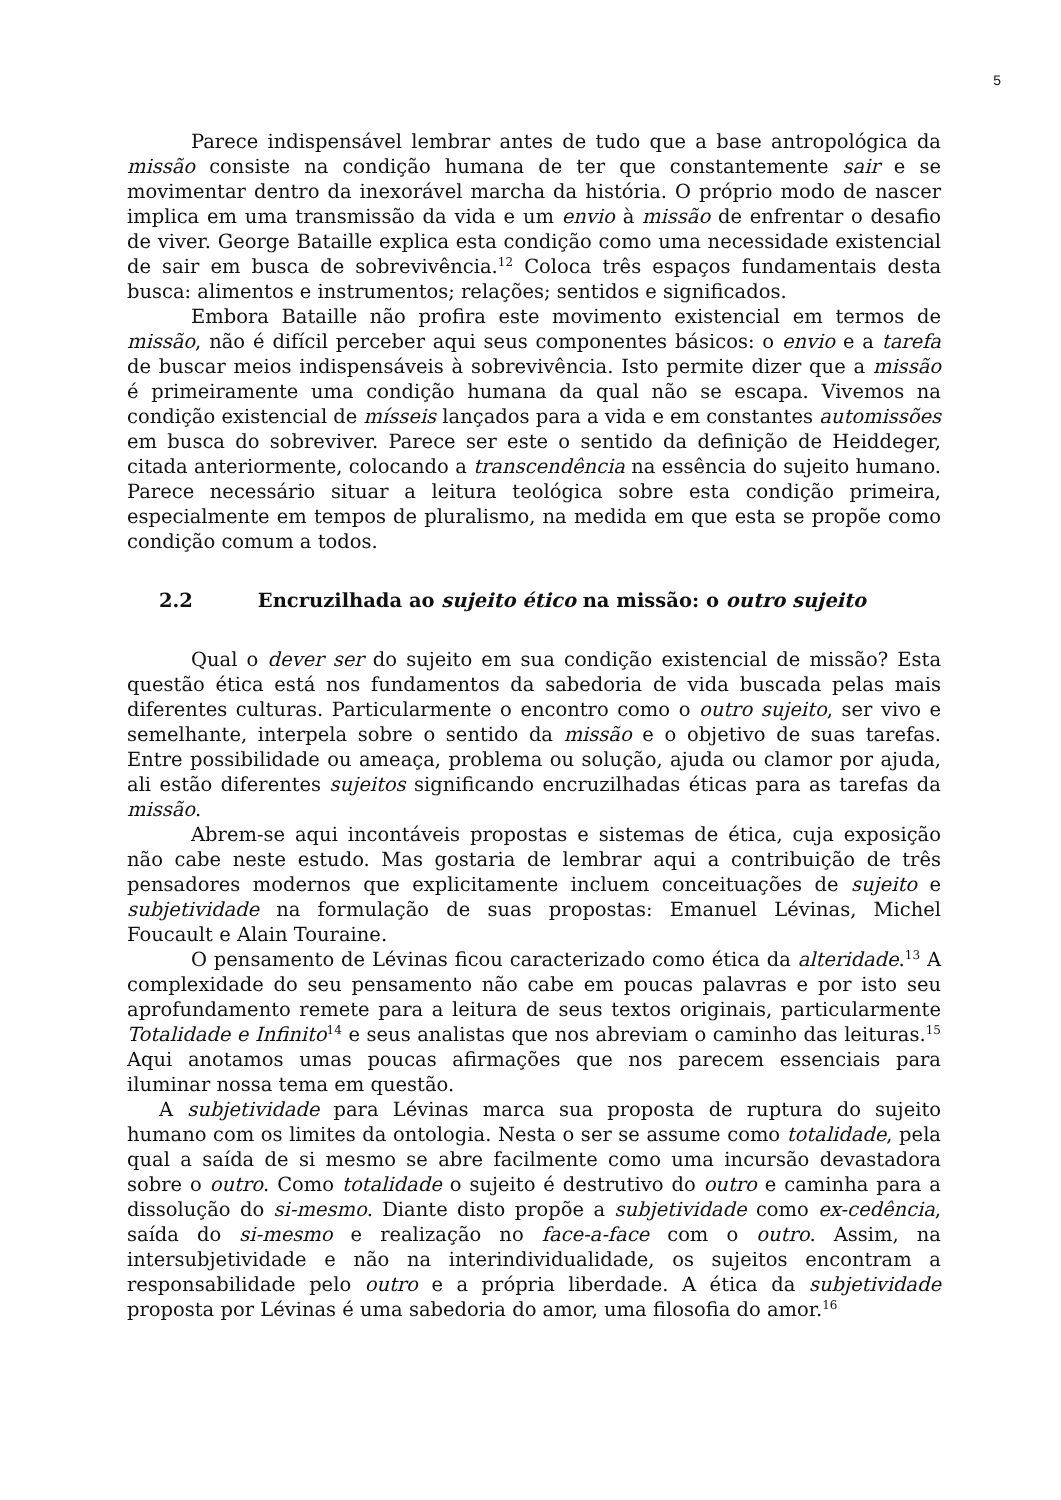5
Parece indispensável lembrar antes de tudo que a base antropológica da missão consiste na condição humana de ter que constantemente sair e se movimentar dentro da inexorável marcha da história. O próprio modo de nascer implica em uma transmissão da vida e um envio à missão de enfrentar o desafio de viver. George Bataille explica esta condição como uma necessidade existencial de sair em busca de sobrevivência.<sup>12</sup> Coloca três espaços fundamentais desta busca: alimentos e instrumentos; relações; sentidos e significados.
Embora Bataille não profira este movimento existencial em termos de missão, não é difícil perceber aqui seus componentes básicos: o envio e a tarefa de buscar meios indispensáveis à sobrevivência. Isto permite dizer que a missão é primeiramente uma condição humana da qual não se escapa. Vivemos na condição existencial de mísseis lançados para a vida e em constantes automissões em busca do sobreviver. Parece ser este o sentido da definição de Heiddeger, citada anteriormente, colocando a transcendência na essência do sujeito humano. Parece necessário situar a leitura teológica sobre esta condição primeira, especialmente em tempos de pluralismo, na medida em que esta se propõe como condição comum a todos.
2.2 Encruzilhada ao sujeito ético na missão: o outro sujeito
Qual o dever ser do sujeito em sua condição existencial de missão? Esta questão ética está nos fundamentos da sabedoria de vida buscada pelas mais diferentes culturas. Particularmente o encontro como o outro sujeito, ser vivo e semelhante, interpela sobre o sentido da missão e o objetivo de suas tarefas. Entre possibilidade ou ameaça, problema ou solução, ajuda ou clamor por ajuda, ali estão diferentes sujeitos significando encruzilhadas éticas para as tarefas da missão.
Abrem-se aqui incontáveis propostas e sistemas de ética, cuja exposição não cabe neste estudo. Mas gostaria de lembrar aqui a contribuição de três pensadores modernos que explicitamente incluem conceituações de sujeito e subjetividade na formulação de suas propostas: Emanuel Lévinas, Michel Foucault e Alain Touraine.
O pensamento de Lévinas ficou caracterizado como ética da alteridade.<sup>13</sup> A complexidade do seu pensamento não cabe em poucas palavras e por isto seu aprofundamento remete para a leitura de seus textos originais, particularmente Totalidade e Infinito<sup>14</sup> e seus analistas que nos abreviam o caminho das leituras.<sup>15</sup> Aqui anotamos umas poucas afirmações que nos parecem essenciais para iluminar nossa tema em questão.
A subjetividade para Lévinas marca sua proposta de ruptura do sujeito humano com os limites da ontologia. Nesta o ser se assume como totalidade, pela qual a saída de si mesmo se abre facilmente como uma incursão devastadora sobre o outro. Como totalidade o sujeito é destrutivo do outro e caminha para a dissolução do si-mesmo. Diante disto propõe a subjetividade como ex-cedência, saída do si-mesmo e realização no face-a-face com o outro. Assim, na intersubjetividade e não na interindividualidade, os sujeitos encontram a responsabilidade pelo outro e a própria liberdade. A ética da subjetividade proposta por Lévinas é uma sabedoria do amor, uma filosofia do amor.<sup>16</sup>